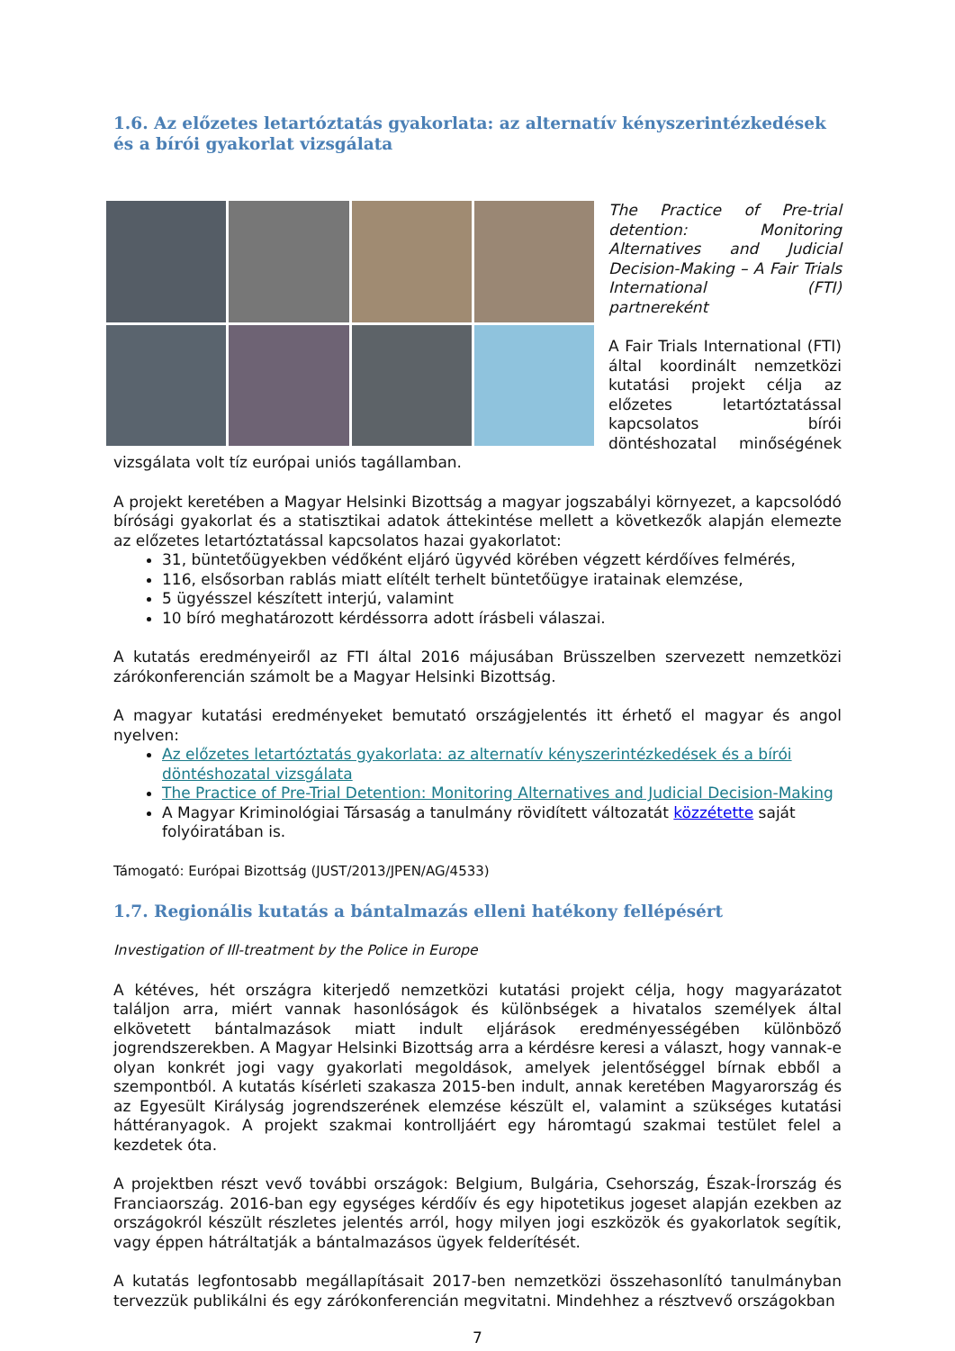1.6. Az előzetes letartóztatás gyakorlata: az alternatív kényszerintézkedések és a bírói gyakorlat vizsgálata
The Practice of Pre-trial detention: Monitoring Alternatives and Judicial Decision-Making – A Fair Trials International (FTI) partnereként
A Fair Trials International (FTI) által koordinált nemzetközi kutatási projekt célja az előzetes letartóztatással kapcsolatos bírói döntéshozatal minőségének vizsgálata volt tíz európai uniós tagállamban.
A projekt keretében a Magyar Helsinki Bizottság a magyar jogszabályi környezet, a kapcsolódó bírósági gyakorlat és a statisztikai adatok áttekintése mellett a következők alapján elemezte az előzetes letartóztatással kapcsolatos hazai gyakorlatot:
31, büntetőügyekben védőként eljáró ügyvéd körében végzett kérdőíves felmérés,
116, elsősorban rablás miatt elítélt terhelt büntetőügye iratainak elemzése,
5 ügyésszel készített interjú, valamint
10 bíró meghatározott kérdéssorra adott írásbeli válaszai.
A kutatás eredményeiről az FTI által 2016 májusában Brüsszelben szervezett nemzetközi zárókonferencián számolt be a Magyar Helsinki Bizottság.
A magyar kutatási eredményeket bemutató országjelentés itt érhető el magyar és angol nyelven:
Az előzetes letartóztatás gyakorlata: az alternatív kényszerintézkedések és a bírói döntéshozatal vizsgálata
The Practice of Pre-Trial Detention: Monitoring Alternatives and Judicial Decision-Making
A Magyar Kriminológiai Társaság a tanulmány rövidített változatát közzétette saját folyóiratában is.
Támogató: Európai Bizottság (JUST/2013/JPEN/AG/4533)
1.7. Regionális kutatás a bántalmazás elleni hatékony fellépésért
Investigation of Ill-treatment by the Police in Europe
A kétéves, hét országra kiterjedő nemzetközi kutatási projekt célja, hogy magyarázatot találjon arra, miért vannak hasonlóságok és különbségek a hivatalos személyek által elkövetett bántalmazások miatt indult eljárások eredményességében különböző jogrendszerekben. A Magyar Helsinki Bizottság arra a kérdésre keresi a választ, hogy vannak-e olyan konkrét jogi vagy gyakorlati megoldások, amelyek jelentőséggel bírnak ebből a szempontból. A kutatás kísérleti szakasza 2015-ben indult, annak keretében Magyarország és az Egyesült Királyság jogrendszerének elemzése készült el, valamint a szükséges kutatási háttéranyagok. A projekt szakmai kontrolljáért egy háromtagú szakmai testület felel a kezdetek óta.
A projektben részt vevő további országok: Belgium, Bulgária, Csehország, Észak-Írország és Franciaország. 2016-ban egy egységes kérdőív és egy hipotetikus jogeset alapján ezekben az országokról készült részletes jelentés arról, hogy milyen jogi eszközök és gyakorlatok segítik, vagy éppen hátráltatják a bántalmazásos ügyek felderítését.
A kutatás legfontosabb megállapításait 2017-ben nemzetközi összehasonlító tanulmányban tervezzük publikálni és egy zárókonferencián megvitatni. Mindehhez a résztvevő országokban
7